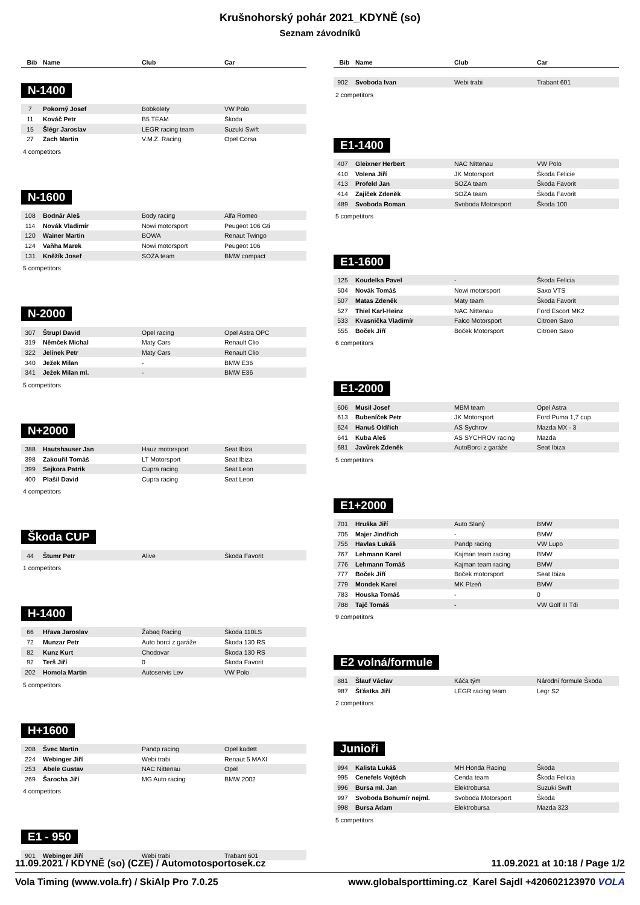Krušnohorský pohár 2021_KDYNĚ (so)
Seznam závodníků
| Bib | Name | Club | Car |
| --- | --- | --- | --- |
N-1400
| 7 | Pokorný Josef | Bobkolety | VW Polo |
| 11 | Kováč Petr | B5 TEAM | Škoda |
| 15 | Šlégr Jaroslav | LEGR racing team | Suzuki Swift |
| 27 | Zach Martin | V.M.Z. Racing | Opel Corsa |
4 competitors
N-1600
| 108 | Bodnár Aleš | Body racing | Alfa Romeo |
| 114 | Novák Vladimír | Nowi motorsport | Peugeot 106 Gti |
| 120 | Wainer Martin | BOWA | Renaut Twingo |
| 124 | Vaňha Marek | Nowi motorsport | Peugeot 106 |
| 131 | Kněžík Josef | SOZA team | BMW compact |
5 competitors
N-2000
| 307 | Štrupl David | Opel racing | Opel Astra OPC |
| 319 | Němček Michal | Maty Cars | Renault Clio |
| 322 | Jelínek Petr | Maty Cars | Renault Clio |
| 340 | Ježek Milan | - | BMW E36 |
| 341 | Ježek Milan ml. | - | BMW E36 |
5 competitors
N+2000
| 388 | Hautshauser Jan | Hauz motorsport | Seat Ibiza |
| 398 | Zakouřil Tomáš | LT Motorsport | Seat Ibiza |
| 399 | Sejkora Patrik | Cupra racing | Seat Leon |
| 400 | Plašil David | Cupra racing | Seat Leon |
4 competitors
Škoda CUP
| 44 | Štumr Petr | Alive | Škoda Favorit |
1 competitors
H-1400
| 66 | Hřava Jaroslav | Žabaq Racing | Škoda 110LS |
| 72 | Munzar Petr | Auto borci z garáže | Škoda 130 RS |
| 82 | Kunz Kurt | Chodovar | Škoda 130 RS |
| 92 | Terš Jiří | 0 | Škoda Favorit |
| 202 | Homola Martin | Autoservis Lev | VW Polo |
5 competitors
H+1600
| 208 | Švec Martin | Pandp racing | Opel kadett |
| 224 | Webinger Jiří | Webi trabi | Renaut 5 MAXI |
| 253 | Abele Gustav | NAC Nittenau | Opel |
| 269 | Šarocha Jiří | MG Auto racing | BMW 2002 |
4 competitors
E1 - 950
| 901 | Webinger Jiří | Webi trabi | Trabant 601 |
| Bib | Name | Club | Car |
| --- | --- | --- | --- |
| 902 | Svoboda Ivan | Webi trabi | Trabant 601 |
2 competitors
E1-1400
| 407 | Gleixner Herbert | NAC Nittenau | VW Polo |
| 410 | Volena Jiří | JK Motorsport | Škoda Felicie |
| 413 | Profeld Jan | SOZA team | Škoda Favorit |
| 414 | Zajíček Zdeněk | SOZA team | Škoda Favorit |
| 489 | Svoboda Roman | Svoboda Motorsport | Škoda 100 |
5 competitors
E1-1600
| 125 | Koudelka Pavel | - | Škoda Felicia |
| 504 | Novák Tomáš | Nowi motorsport | Saxo VTS |
| 507 | Matas Zdeněk | Maty team | Škoda Favorit |
| 527 | Thiel Karl-Heinz | NAC Nittenau | Ford Escort MK2 |
| 533 | Kvasnička Vladimír | Falco Motorsport | Citroen Saxo |
| 555 | Boček Jiří | Boček Motorsport | Citroen Saxo |
6 competitors
E1-2000
| 606 | Musil Josef | MBM team | Opel Astra |
| 613 | Bubeníček Petr | JK Motorsport | Ford Puma 1,7 cup |
| 624 | Hanuš Oldřich | AS Sychrov | Mazda MX - 3 |
| 641 | Kuba Aleš | AS SYCHROV racing | Mazda |
| 681 | Javůrek Zdeněk | AutoBorci z garáže | Seat Ibiza |
5 competitors
E1+2000
| 701 | Hruška Jiří | Auto Slaný | BMW |
| 705 | Majer Jindřich | - | BMW |
| 755 | Havlas Lukáš | Pandp racing | VW Lupo |
| 767 | Lehmann Karel | Kajman team racing | BMW |
| 776 | Lehmann Tomáš | Kajman team racing | BMW |
| 777 | Boček Jiří | Boček motorsport | Seat Ibiza |
| 779 | Mondek Karel | MK Plzeň | BMW |
| 783 | Houska Tomáš | - | 0 |
| 788 | Tajč Tomáš | - | VW Golf III Tdi |
9 competitors
E2 volná/formule
| 881 | Šlauf Václav | Káča tým | Národní formule Škoda |
| 987 | Šťástka Jiří | LEGR racing team | Legr S2 |
2 competitors
Junioři
| 994 | Kalista Lukáš | MH Honda Racing | Škoda |
| 995 | Cenefels Vojtěch | Cenda team | Škoda Felicia |
| 996 | Bursa ml. Jan | Elektrobursa | Suzuki Swift |
| 997 | Svoboda Bohumír nejml. | Svoboda Motorsport | Škoda |
| 998 | Bursa Adam | Elektrobursa | Mazda 323 |
5 competitors
11.09.2021 / KDYNĚ (so) (CZE) / Automotosportosek.cz 11.09.2021 at 10:18 / Page 1/2
Vola Timing (www.vola.fr) / SkiAlp Pro 7.0.25 www.globalsporttiming.cz_Karel Sajdl +420602123970 VOLA